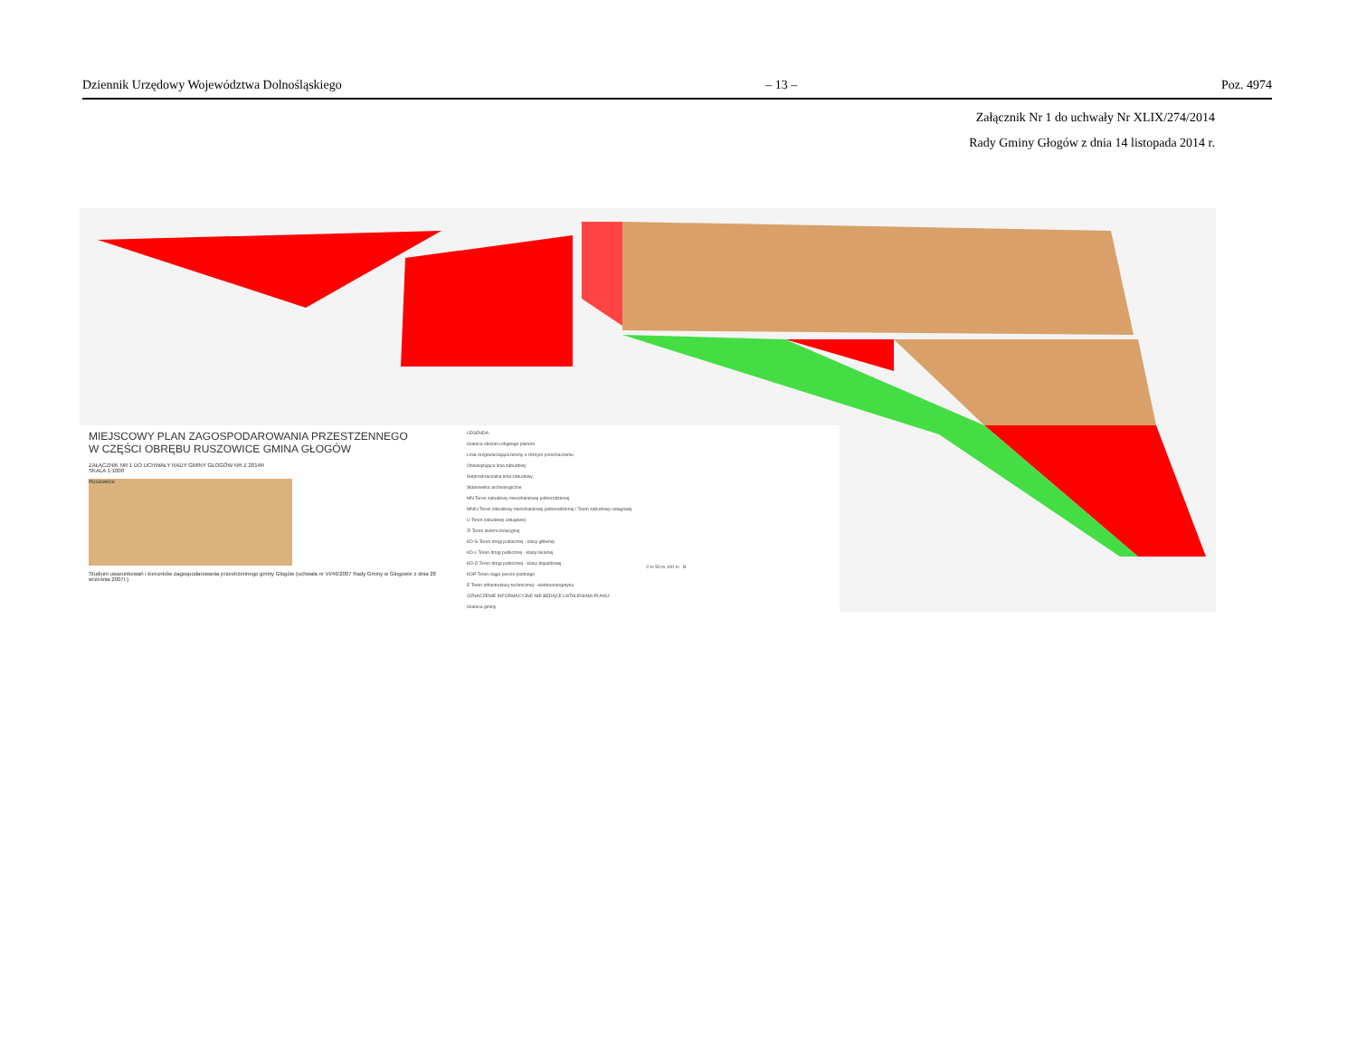Dziennik Urzędowy Województwa Dolnośląskiego – 13 – Poz. 4974
Załącznik Nr 1 do uchwały Nr XLIX/274/2014
Rady Gminy Głogów z dnia 14 listopada 2014 r.
MIEJSCOWY PLAN ZAGOSPODAROWANIA PRZESTZENNEGO
W CZĘŚCI OBRĘBU RUSZOWICE GMINA GŁOGÓW
ZAŁĄCZNIK NR 1 DO UCHWAŁY RADY GMINY GŁOGÓW NR Z 2014R
SKALA 1:1000
Ruszowice
Studium uwarunkowań i kierunków zagospodarowania przestrzennego gminy Głogów (uchwała nr VI/46/2007 Rady Gminy w Głogowie z dnia 28 września 2007r.)
LEGENDA:
Granica obszaru objętego planem
Linia rozgraniczająca tereny o różnym przeznaczeniu
Obowiązująca linia zabudowy
Nieprzekraczalna linia zabudowy
Stanowisko archeologiczne
MN Teren zabudowy mieszkaniowej jednorodzinnej
MN/U Teren zabudowy mieszkaniowej jednorodzinnej / Teren zabudowy usługowej
U Teren zabudowy usługowej
ZI Teren zieleni izolacyjnej
KD-G Teren drogi publicznej - klasy głównej
KD-L Teren drogi publicznej - klasy lokalnej
KD-D Teren drogi publicznej - klasy dojazdowej
KDP Teren ciągu pieszo-jezdnego
E Teren infrastruktury technicznej - elektroenergetyka
OZNACZENIE INFORMACYJNE NIE BĘDĄCE USTALENIAMI PLANU:
Granica gminy
0 m 50 m 100 m N